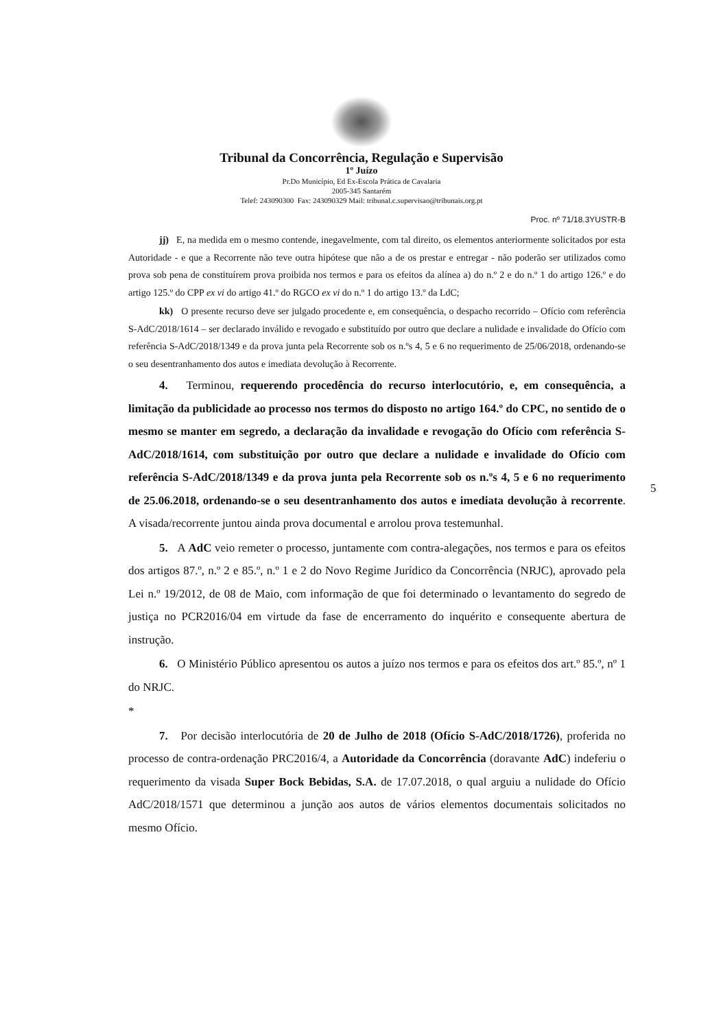Tribunal da Concorrência, Regulação e Supervisão
1º Juízo
Pr.Do Município, Ed Ex-Escola Prática de Cavalaria
2005-345 Santarém
Telef: 243090300 Fax: 243090329 Mail: tribunal.c.supervisao@tribunais.org.pt
Proc. nº 71/18.3YUSTR-B
jj) E, na medida em o mesmo contende, inegavelmente, com tal direito, os elementos anteriormente solicitados por esta Autoridade - e que a Recorrente não teve outra hipótese que não a de os prestar e entregar - não poderão ser utilizados como prova sob pena de constituírem prova proibida nos termos e para os efeitos da alínea a) do n.º 2 e do n.º 1 do artigo 126.º e do artigo 125.º do CPP ex vi do artigo 41.º do RGCO ex vi do n.º 1 do artigo 13.º da LdC;
kk) O presente recurso deve ser julgado procedente e, em consequência, o despacho recorrido – Ofício com referência S-AdC/2018/1614 – ser declarado inválido e revogado e substituído por outro que declare a nulidade e invalidade do Ofício com referência S-AdC/2018/1349 e da prova junta pela Recorrente sob os n.ºs 4, 5 e 6 no requerimento de 25/06/2018, ordenando-se o seu desentranhamento dos autos e imediata devolução à Recorrente.
4. Terminou, requerendo procedência do recurso interlocutório, e, em consequência, a limitação da publicidade ao processo nos termos do disposto no artigo 164.º do CPC, no sentido de o mesmo se manter em segredo, a declaração da invalidade e revogação do Ofício com referência S-AdC/2018/1614, com substituição por outro que declare a nulidade e invalidade do Ofício com referência S-AdC/2018/1349 e da prova junta pela Recorrente sob os n.ºs 4, 5 e 6 no requerimento de 25.06.2018, ordenando-se o seu desentranhamento dos autos e imediata devolução à recorrente. A visada/recorrente juntou ainda prova documental e arrolou prova testemunhal.
5. A AdC veio remeter o processo, juntamente com contra-alegações, nos termos e para os efeitos dos artigos 87.º, n.º 2 e 85.º, n.º 1 e 2 do Novo Regime Jurídico da Concorrência (NRJC), aprovado pela Lei n.º 19/2012, de 08 de Maio, com informação de que foi determinado o levantamento do segredo de justiça no PCR2016/04 em virtude da fase de encerramento do inquérito e consequente abertura de instrução.
6. O Ministério Público apresentou os autos a juízo nos termos e para os efeitos dos art.º 85.º, nº 1 do NRJC.
*
7. Por decisão interlocutória de 20 de Julho de 2018 (Ofício S-AdC/2018/1726), proferida no processo de contra-ordenação PRC2016/4, a Autoridade da Concorrência (doravante AdC) indeferiu o requerimento da visada Super Bock Bebidas, S.A. de 17.07.2018, o qual arguiu a nulidade do Ofício AdC/2018/1571 que determinou a junção aos autos de vários elementos documentais solicitados no mesmo Ofício.
5